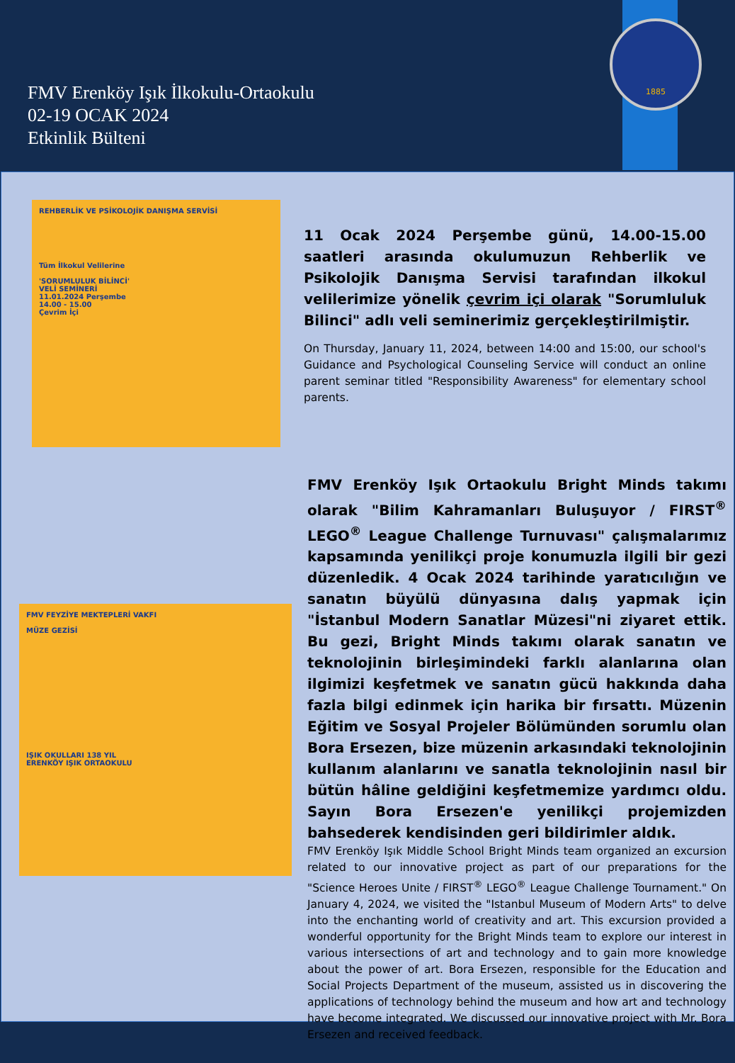FMV Erenköy Işık İlkokulu-Ortaokulu
02-19 OCAK 2024
Etkinlik Bülteni
1885
REHBERLİK VE PSİKOLOJİK DANIŞMA SERVİSİ
Tüm İlkokul Velilerine
'SORUMLULUK BİLİNCİ'
VELİ SEMİNERİ
11.01.2024 Perşembe
14.00 - 15.00
Çevrim İçi
11 Ocak 2024 Perşembe günü, 14.00-15.00 saatleri arasında okulumuzun Rehberlik ve Psikolojik Danışma Servisi tarafından ilkokul velilerimize yönelik çevrim içi olarak "Sorumluluk Bilinci" adlı veli seminerimiz gerçekleştirilmiştir.
On Thursday, January 11, 2024, between 14:00 and 15:00, our school's Guidance and Psychological Counseling Service will conduct an online parent seminar titled "Responsibility Awareness" for elementary school parents.
FMV FEYZİYE MEKTEPLERİ VAKFI
MÜZE GEZİSİ
IŞIK OKULLARI 138 YIL
ERENKÖY IŞIK ORTAOKULU
FMV Erenköy Işık Ortaokulu Bright Minds takımı olarak "Bilim Kahramanları Buluşuyor / FIRST<sup>®</sup> LEGO<sup>®</sup> League Challenge Turnuvası" çalışmalarımız kapsamında yenilikçi proje konumuzla ilgili bir gezi düzenledik. 4 Ocak 2024 tarihinde yaratıcılığın ve sanatın büyülü dünyasına dalış yapmak için "İstanbul Modern Sanatlar Müzesi"ni ziyaret ettik. Bu gezi, Bright Minds takımı olarak sanatın ve teknolojinin birleşimindeki farklı alanlarına olan ilgimizi keşfetmek ve sanatın gücü hakkında daha fazla bilgi edinmek için harika bir fırsattı. Müzenin Eğitim ve Sosyal Projeler Bölümünden sorumlu olan Bora Ersezen, bize müzenin arkasındaki teknolojinin kullanım alanlarını ve sanatla teknolojinin nasıl bir bütün hâline geldiğini keşfetmemize yardımcı oldu. Sayın Bora Ersezen'e yenilikçi projemizden bahsederek kendisinden geri bildirimler aldık.
FMV Erenköy Işık Middle School Bright Minds team organized an excursion related to our innovative project as part of our preparations for the "Science Heroes Unite / FIRST<sup>®</sup> LEGO<sup>®</sup> League Challenge Tournament." On January 4, 2024, we visited the "Istanbul Museum of Modern Arts" to delve into the enchanting world of creativity and art. This excursion provided a wonderful opportunity for the Bright Minds team to explore our interest in various intersections of art and technology and to gain more knowledge about the power of art. Bora Ersezen, responsible for the Education and Social Projects Department of the museum, assisted us in discovering the applications of technology behind the museum and how art and technology have become integrated. We discussed our innovative project with Mr. Bora Ersezen and received feedback.